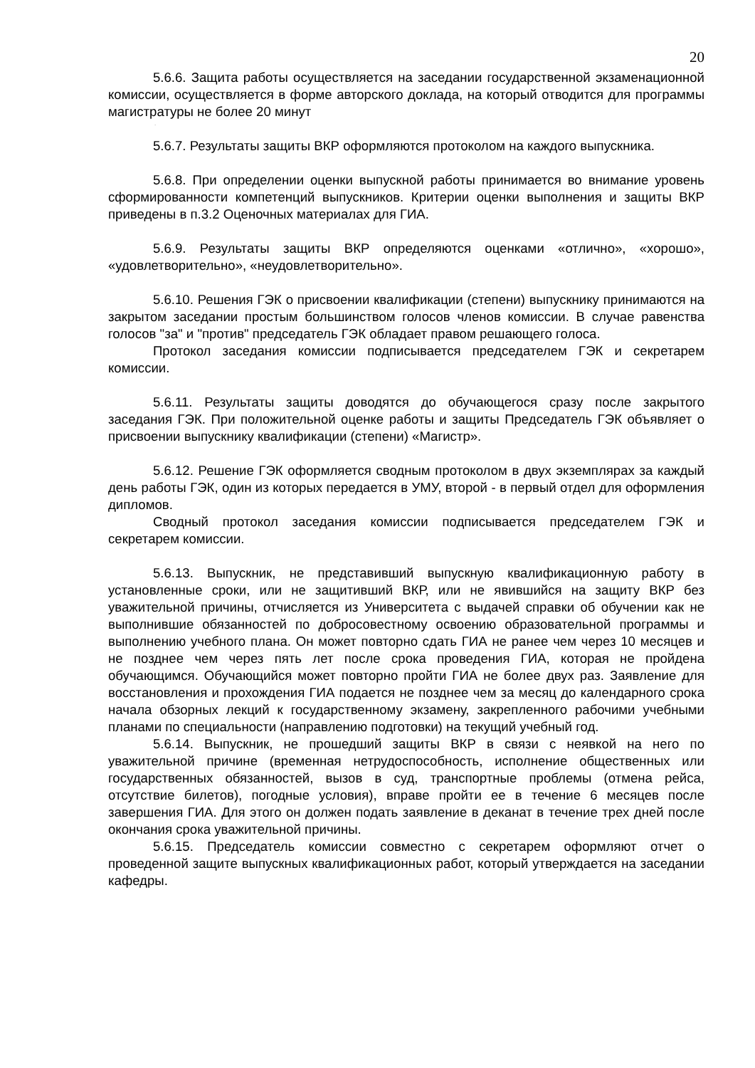20
5.6.6. Защита работы осуществляется на заседании государственной экзаменационной комиссии, осуществляется в форме авторского доклада, на который отводится для программы магистратуры не более 20 минут
.
5.6.7. Результаты защиты ВКР оформляются протоколом на каждого выпускника.
5.6.8. При определении оценки выпускной работы принимается во внимание уровень сформированности компетенций выпускников. Критерии оценки выполнения и защиты ВКР приведены в п.3.2 Оценочных материалах для ГИА.
5.6.9. Результаты защиты ВКР определяются оценками «отлично», «хорошо», «удовлетворительно», «неудовлетворительно».
5.6.10. Решения ГЭК о присвоении квалификации (степени) выпускнику принимаются на закрытом заседании простым большинством голосов членов комиссии. В случае равенства голосов "за" и "против" председатель ГЭК обладает правом решающего голоса.
Протокол заседания комиссии подписывается председателем ГЭК и секретарем комиссии.
5.6.11. Результаты защиты доводятся до обучающегося сразу после закрытого заседания ГЭК. При положительной оценке работы и защиты Председатель ГЭК объявляет о присвоении выпускнику квалификации (степени) «Магистр».
5.6.12. Решение ГЭК оформляется сводным протоколом в двух экземплярах за каждый день работы ГЭК, один из которых передается в УМУ, второй - в первый отдел для оформления дипломов.
Сводный протокол заседания комиссии подписывается председателем ГЭК и секретарем комиссии.
5.6.13. Выпускник, не представивший выпускную квалификационную работу в установленные сроки, или не защитивший ВКР, или не явившийся на защиту ВКР без уважительной причины, отчисляется из Университета с выдачей справки об обучении как не выполнившие обязанностей по добросовестному освоению образовательной программы и выполнению учебного плана. Он может повторно сдать ГИА не ранее чем через 10 месяцев и не позднее чем через пять лет после срока проведения ГИА, которая не пройдена обучающимся. Обучающийся может повторно пройти ГИА не более двух раз. Заявление для восстановления и прохождения ГИА подается не позднее чем за месяц до календарного срока начала обзорных лекций к государственному экзамену, закрепленного рабочими учебными планами по специальности (направлению подготовки) на текущий учебный год.
5.6.14. Выпускник, не прошедший защиты ВКР в связи с неявкой на него по уважительной причине (временная нетрудоспособность, исполнение общественных или государственных обязанностей, вызов в суд, транспортные проблемы (отмена рейса, отсутствие билетов), погодные условия), вправе пройти ее в течение 6 месяцев после завершения ГИА. Для этого он должен подать заявление в деканат в течение трех дней после окончания срока уважительной причины.
5.6.15. Председатель комиссии совместно с секретарем оформляют отчет о проведенной защите выпускных квалификационных работ, который утверждается на заседании кафедры.